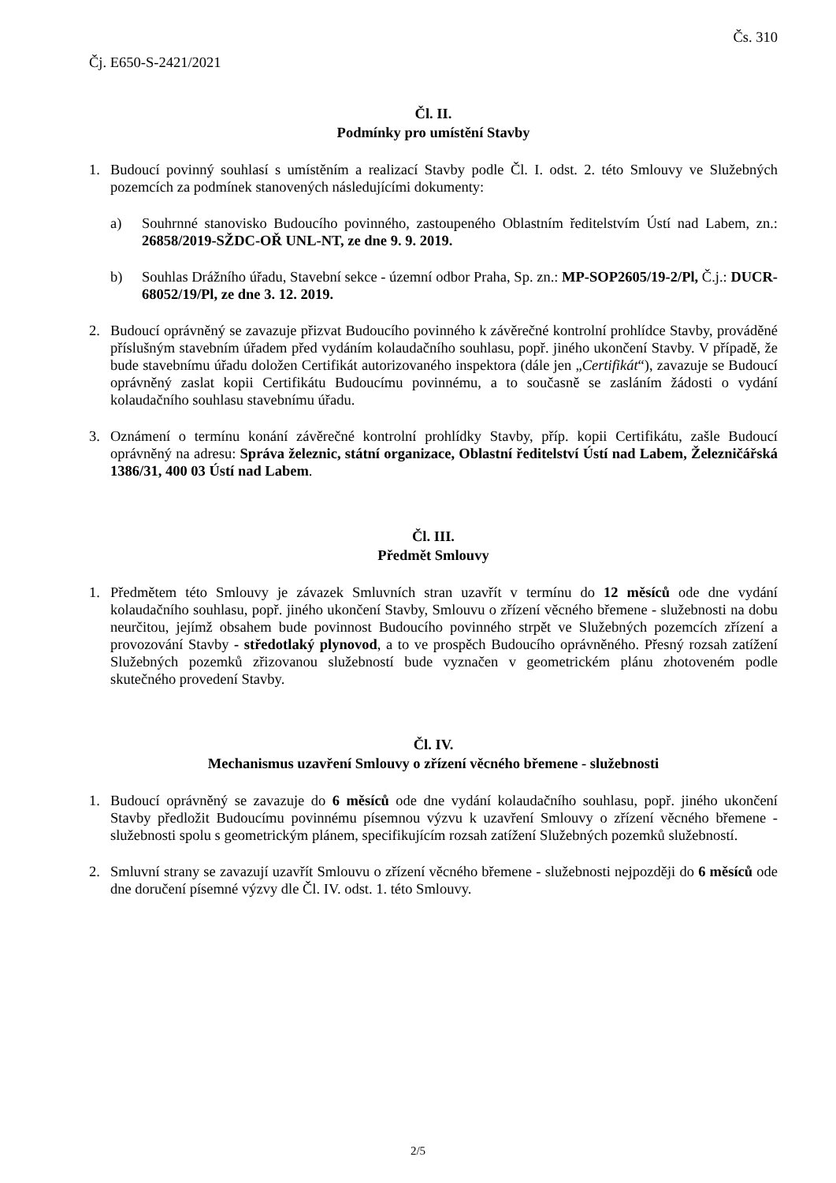Čs. 310
Čj. E650-S-2421/2021
Čl. II.
Podmínky pro umístění Stavby
1. Budoucí povinný souhlasí s umístěním a realizací Stavby podle Čl. I. odst. 2. této Smlouvy ve Služebných pozemcích za podmínek stanovených následujícími dokumenty:
a) Souhrnné stanovisko Budoucího povinného, zastoupeného Oblastním ředitelstvím Ústí nad Labem, zn.: 26858/2019-SŽDC-OŘ UNL-NT, ze dne 9. 9. 2019.
b) Souhlas Drážního úřadu, Stavební sekce - územní odbor Praha, Sp. zn.: MP-SOP2605/19-2/Pl, Č.j.: DUCR-68052/19/Pl, ze dne 3. 12. 2019.
2. Budoucí oprávněný se zavazuje přizvat Budoucího povinného k závěrečné kontrolní prohlídce Stavby, prováděné příslušným stavebním úřadem před vydáním kolaudačního souhlasu, popř. jiného ukončení Stavby. V případě, že bude stavebnímu úřadu doložen Certifikát autorizovaného inspektora (dále jen „Certifikát“), zavazuje se Budoucí oprávněný zaslat kopii Certifikátu Budoucímu povinnému, a to současně se zasláním žádosti o vydání kolaudačního souhlasu stavebnímu úřadu.
3. Oznámení o termínu konání závěrečné kontrolní prohlídky Stavby, příp. kopii Certifikátu, zašle Budoucí oprávněný na adresu: Správa železnic, státní organizace, Oblastní ředitelství Ústí nad Labem, Železničářská 1386/31, 400 03 Ústí nad Labem.
Čl. III.
Předmět Smlouvy
1. Předmětem této Smlouvy je závazek Smluvních stran uzavřít v termínu do 12 měsíců ode dne vydání kolaudačního souhlasu, popř. jiného ukončení Stavby, Smlouvu o zřízení věcného břemene - služebnosti na dobu neurčitou, jejímž obsahem bude povinnost Budoucího povinného strpět ve Služebných pozemcích zřízení a provozování Stavby - středotlaký plynovod, a to ve prospěch Budoucího oprávněného. Přesný rozsah zatížení Služebných pozemků zřizovanou služebností bude vyznačen v geometrickém plánu zhotoveném podle skutečného provedení Stavby.
Čl. IV.
Mechanismus uzavření Smlouvy o zřízení věcného břemene - služebnosti
1. Budoucí oprávněný se zavazuje do 6 měsíců ode dne vydání kolaudačního souhlasu, popř. jiného ukončení Stavby předložit Budoucímu povinnému písemnou výzvu k uzavření Smlouvy o zřízení věcného břemene - služebnosti spolu s geometrickým plánem, specifikujícím rozsah zatížení Služebných pozemků služebností.
2. Smluvní strany se zavazují uzavřít Smlouvu o zřízení věcného břemene - služebnosti nejpozději do 6 měsíců ode dne doručení písemné výzvy dle Čl. IV. odst. 1. této Smlouvy.
2/5